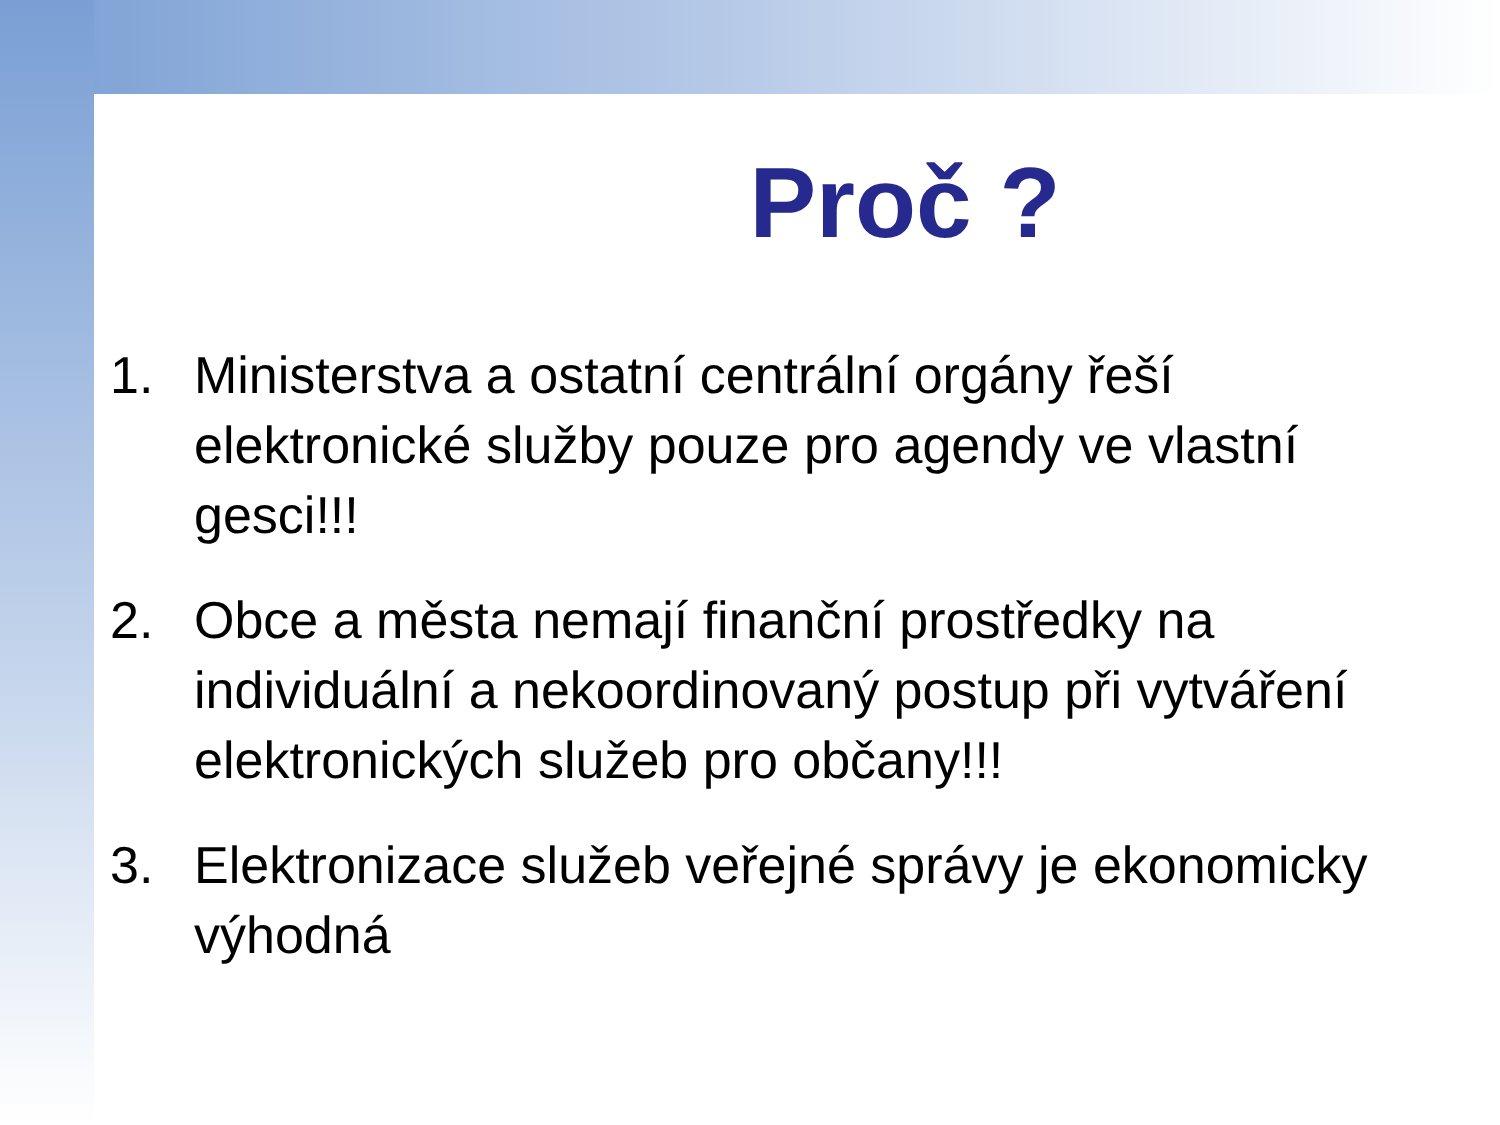Proč ?
1. Ministerstva a ostatní centrální orgány řeší elektronické služby pouze pro agendy ve vlastní gesci!!!
2. Obce a města nemají finanční prostředky na individuální a nekoordinovaný postup při vytváření elektronických služeb pro občany!!!
3. Elektronizace služeb veřejné správy je ekonomicky výhodná